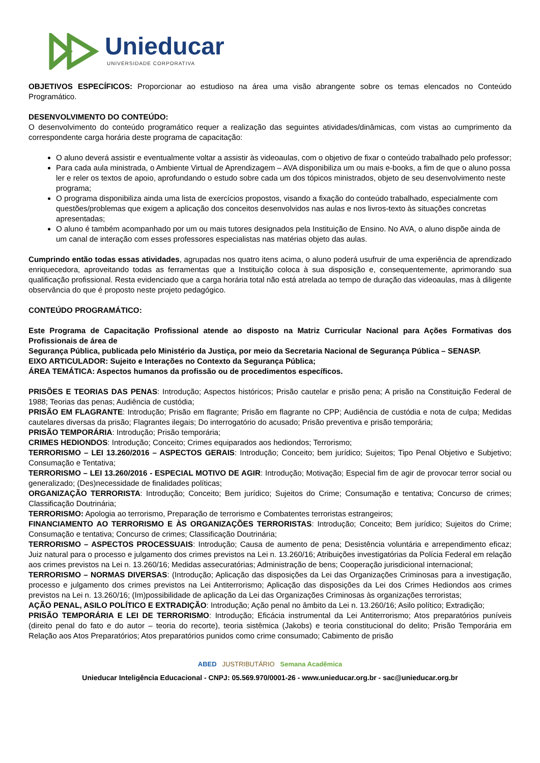Unieducar
UNIVERSIDADE CORPORATIVA
OBJETIVOS ESPECÍFICOS: Proporcionar ao estudioso na área uma visão abrangente sobre os temas elencados no Conteúdo Programático.
DESENVOLVIMENTO DO CONTEÚDO:
O desenvolvimento do conteúdo programático requer a realização das seguintes atividades/dinâmicas, com vistas ao cumprimento da correspondente carga horária deste programa de capacitação:
O aluno deverá assistir e eventualmente voltar a assistir às videoaulas, com o objetivo de fixar o conteúdo trabalhado pelo professor;
Para cada aula ministrada, o Ambiente Virtual de Aprendizagem – AVA disponibiliza um ou mais e-books, a fim de que o aluno possa ler e reler os textos de apoio, aprofundando o estudo sobre cada um dos tópicos ministrados, objeto de seu desenvolvimento neste programa;
O programa disponibiliza ainda uma lista de exercícios propostos, visando a fixação do conteúdo trabalhado, especialmente com questões/problemas que exigem a aplicação dos conceitos desenvolvidos nas aulas e nos livros-texto às situações concretas apresentadas;
O aluno é também acompanhado por um ou mais tutores designados pela Instituição de Ensino. No AVA, o aluno dispõe ainda de um canal de interação com esses professores especialistas nas matérias objeto das aulas.
Cumprindo então todas essas atividades, agrupadas nos quatro itens acima, o aluno poderá usufruir de uma experiência de aprendizado enriquecedora, aproveitando todas as ferramentas que a Instituição coloca à sua disposição e, consequentemente, aprimorando sua qualificação profissional. Resta evidenciado que a carga horária total não está atrelada ao tempo de duração das videoaulas, mas à diligente observância do que é proposto neste projeto pedagógico.
CONTEÚDO PROGRAMÁTICO:
Este Programa de Capacitação Profissional atende ao disposto na Matriz Curricular Nacional para Ações Formativas dos Profissionais de área de
Segurança Pública, publicada pelo Ministério da Justiça, por meio da Secretaria Nacional de Segurança Pública – SENASP.
EIXO ARTICULADOR: Sujeito e Interações no Contexto da Segurança Pública;
ÁREA TEMÁTICA: Aspectos humanos da profissão ou de procedimentos específicos.
PRISÕES E TEORIAS DAS PENAS: Introdução; Aspectos históricos; Prisão cautelar e prisão pena; A prisão na Constituição Federal de 1988; Teorias das penas; Audiência de custódia;
PRISÃO EM FLAGRANTE: Introdução; Prisão em flagrante; Prisão em flagrante no CPP; Audiência de custódia e nota de culpa; Medidas cautelares diversas da prisão; Flagrantes ilegais; Do interrogatório do acusado; Prisão preventiva e prisão temporária;
PRISÃO TEMPORÁRIA: Introdução; Prisão temporária;
CRIMES HEDIONDOS: Introdução; Conceito; Crimes equiparados aos hediondos; Terrorismo;
TERRORISMO – LEI 13.260/2016 – ASPECTOS GERAIS: Introdução; Conceito; bem jurídico; Sujeitos; Tipo Penal Objetivo e Subjetivo; Consumação e Tentativa;
TERRORISMO – LEI 13.260/2016 - ESPECIAL MOTIVO DE AGIR: Introdução; Motivação; Especial fim de agir de provocar terror social ou generalizado; (Des)necessidade de finalidades políticas;
ORGANIZAÇÃO TERRORISTA: Introdução; Conceito; Bem jurídico; Sujeitos do Crime; Consumação e tentativa; Concurso de crimes; Classificação Doutrinária;
TERRORISMO: Apologia ao terrorismo, Preparação de terrorismo e Combatentes terroristas estrangeiros;
FINANCIAMENTO AO TERRORISMO E ÀS ORGANIZAÇÕES TERRORISTAS: Introdução; Conceito; Bem jurídico; Sujeitos do Crime; Consumação e tentativa; Concurso de crimes; Classificação Doutrinária;
TERRORISMO – ASPECTOS PROCESSUAIS: Introdução; Causa de aumento de pena; Desistência voluntária e arrependimento eficaz; Juiz natural para o processo e julgamento dos crimes previstos na Lei n. 13.260/16; Atribuições investigatórias da Polícia Federal em relação aos crimes previstos na Lei n. 13.260/16; Medidas assecuratórias; Administração de bens; Cooperação jurisdicional internacional;
TERRORISMO – NORMAS DIVERSAS: (Introdução; Aplicação das disposições da Lei das Organizações Criminosas para a investigação, processo e julgamento dos crimes previstos na Lei Antiterrorismo; Aplicação das disposições da Lei dos Crimes Hediondos aos crimes previstos na Lei n. 13.260/16; (Im)possibilidade de aplicação da Lei das Organizações Criminosas às organizações terroristas;
AÇÃO PENAL, ASILO POLÍTICO E EXTRADIÇÃO: Introdução; Ação penal no âmbito da Lei n. 13.260/16; Asilo político; Extradição;
PRISÃO TEMPORÁRIA E LEI DE TERRORISMO: Introdução; Eficácia instrumental da Lei Antiterrorismo; Atos preparatórios puníveis (direito penal do fato e do autor – teoria do recorte), teoria sistêmica (Jakobs) e teoria constitucional do delito; Prisão Temporária em Relação aos Atos Preparatórios; Atos preparatórios punidos como crime consumado; Cabimento de prisão
ABED JUSTRIBUTÁRIO Semana Acadêmica
Unieducar Inteligência Educacional - CNPJ: 05.569.970/0001-26 - www.unieducar.org.br - sac@unieducar.org.br